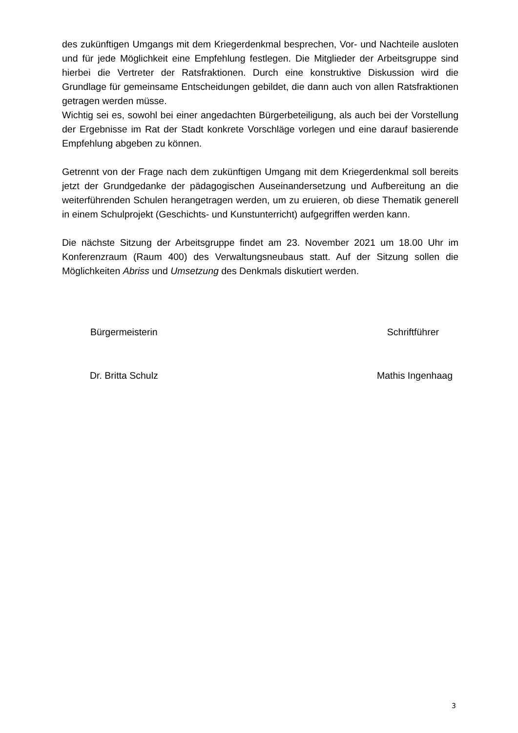des zukünftigen Umgangs mit dem Kriegerdenkmal besprechen, Vor- und Nachteile ausloten und für jede Möglichkeit eine Empfehlung festlegen. Die Mitglieder der Arbeitsgruppe sind hierbei die Vertreter der Ratsfraktionen. Durch eine konstruktive Diskussion wird die Grundlage für gemeinsame Entscheidungen gebildet, die dann auch von allen Ratsfraktionen getragen werden müsse.
Wichtig sei es, sowohl bei einer angedachten Bürgerbeteiligung, als auch bei der Vorstellung der Ergebnisse im Rat der Stadt konkrete Vorschläge vorlegen und eine darauf basierende Empfehlung abgeben zu können.
Getrennt von der Frage nach dem zukünftigen Umgang mit dem Kriegerdenkmal soll bereits jetzt der Grundgedanke der pädagogischen Auseinandersetzung und Aufbereitung an die weiterführenden Schulen herangetragen werden, um zu eruieren, ob diese Thematik generell in einem Schulprojekt (Geschichts- und Kunstunterricht) aufgegriffen werden kann.
Die nächste Sitzung der Arbeitsgruppe findet am 23. November 2021 um 18.00 Uhr im Konferenzraum (Raum 400) des Verwaltungsneubaus statt. Auf der Sitzung sollen die Möglichkeiten Abriss und Umsetzung des Denkmals diskutiert werden.
Bürgermeisterin Schriftführer
Dr. Britta Schulz Mathis Ingenhaag
3